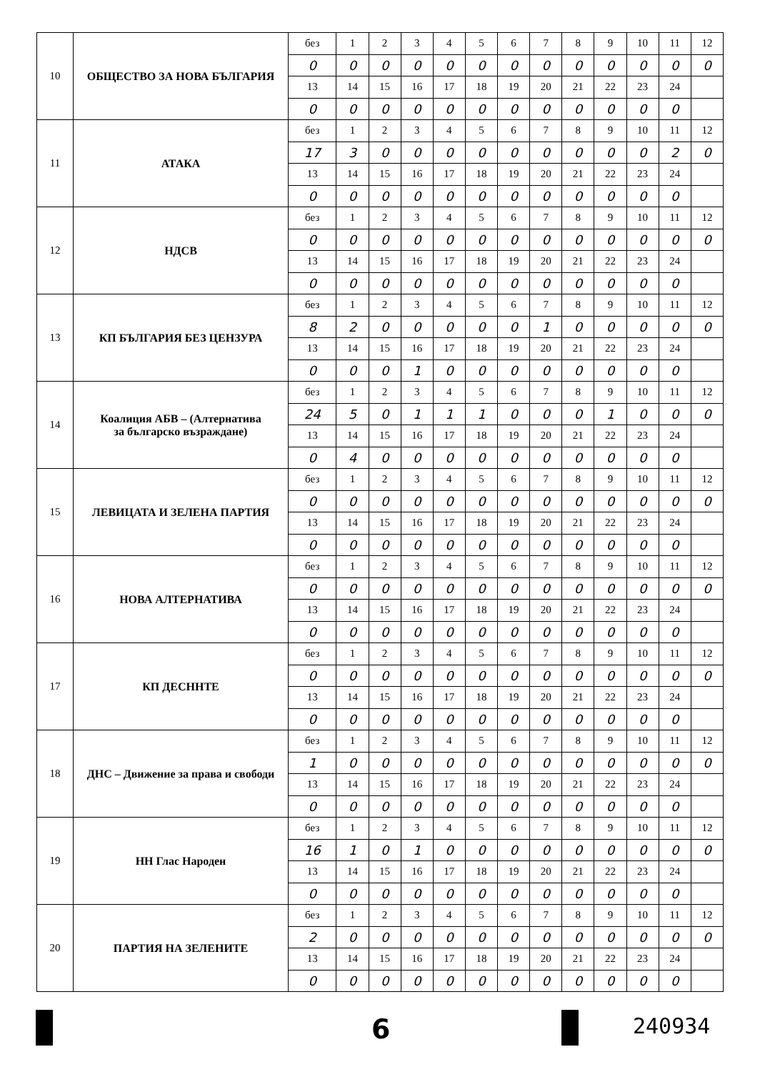| 10 | ОБЩЕСТВО ЗА НОВА БЪЛГАРИЯ | без | 1 | 2 | 3 | 4 | 5 | 6 | 7 | 8 | 9 | 10 | 11 | 12 |
| | | 0 | 0 | 0 | 0 | 0 | 0 | 0 | 0 | 0 | 0 | 0 | 0 | 0 |
| | | 13 | 14 | 15 | 16 | 17 | 18 | 19 | 20 | 21 | 22 | 23 | 24 | |
| | | 0 | 0 | 0 | 0 | 0 | 0 | 0 | 0 | 0 | 0 | 0 | 0 | |
| 11 | АТАКА | без | 1 | 2 | 3 | 4 | 5 | 6 | 7 | 8 | 9 | 10 | 11 | 12 |
| | | 17 | 3 | 0 | 0 | 0 | 0 | 0 | 0 | 0 | 0 | 0 | 2 | 0 |
| | | 13 | 14 | 15 | 16 | 17 | 18 | 19 | 20 | 21 | 22 | 23 | 24 | |
| | | 0 | 0 | 0 | 0 | 0 | 0 | 0 | 0 | 0 | 0 | 0 | 0 | |
| 12 | НДСВ | без | 1 | 2 | 3 | 4 | 5 | 6 | 7 | 8 | 9 | 10 | 11 | 12 |
| | | 0 | 0 | 0 | 0 | 0 | 0 | 0 | 0 | 0 | 0 | 0 | 0 | 0 |
| | | 13 | 14 | 15 | 16 | 17 | 18 | 19 | 20 | 21 | 22 | 23 | 24 | |
| | | 0 | 0 | 0 | 0 | 0 | 0 | 0 | 0 | 0 | 0 | 0 | 0 | |
| 13 | КП БЪЛГАРИЯ БЕЗ ЦЕНЗУРА | без | 1 | 2 | 3 | 4 | 5 | 6 | 7 | 8 | 9 | 10 | 11 | 12 |
| | | 8 | 2 | 0 | 0 | 0 | 0 | 0 | 1 | 0 | 0 | 0 | 0 | 0 |
| | | 13 | 14 | 15 | 16 | 17 | 18 | 19 | 20 | 21 | 22 | 23 | 24 | |
| | | 0 | 0 | 0 | 1 | 0 | 0 | 0 | 0 | 0 | 0 | 0 | 0 | |
| 14 | Коалиция АБВ – (Алтернатива за българско възраждане) | без | 1 | 2 | 3 | 4 | 5 | 6 | 7 | 8 | 9 | 10 | 11 | 12 |
| | | 24 | 5 | 0 | 1 | 1 | 1 | 0 | 0 | 0 | 1 | 0 | 0 | 0 |
| | | 13 | 14 | 15 | 16 | 17 | 18 | 19 | 20 | 21 | 22 | 23 | 24 | |
| | | 0 | 4 | 0 | 0 | 0 | 0 | 0 | 0 | 0 | 0 | 0 | 0 | |
| 15 | ЛЕВИЦАТА И ЗЕЛЕНА ПАРТИЯ | без | 1 | 2 | 3 | 4 | 5 | 6 | 7 | 8 | 9 | 10 | 11 | 12 |
| | | 0 | 0 | 0 | 0 | 0 | 0 | 0 | 0 | 0 | 0 | 0 | 0 | 0 |
| | | 13 | 14 | 15 | 16 | 17 | 18 | 19 | 20 | 21 | 22 | 23 | 24 | |
| | | 0 | 0 | 0 | 0 | 0 | 0 | 0 | 0 | 0 | 0 | 0 | 0 | |
| 16 | НОВА АЛТЕРНАТИВА | без | 1 | 2 | 3 | 4 | 5 | 6 | 7 | 8 | 9 | 10 | 11 | 12 |
| | | 0 | 0 | 0 | 0 | 0 | 0 | 0 | 0 | 0 | 0 | 0 | 0 | 0 |
| | | 13 | 14 | 15 | 16 | 17 | 18 | 19 | 20 | 21 | 22 | 23 | 24 | |
| | | 0 | 0 | 0 | 0 | 0 | 0 | 0 | 0 | 0 | 0 | 0 | 0 | |
| 17 | КП ДЕСННТЕ | без | 1 | 2 | 3 | 4 | 5 | 6 | 7 | 8 | 9 | 10 | 11 | 12 |
| | | 0 | 0 | 0 | 0 | 0 | 0 | 0 | 0 | 0 | 0 | 0 | 0 | 0 |
| | | 13 | 14 | 15 | 16 | 17 | 18 | 19 | 20 | 21 | 22 | 23 | 24 | |
| | | 0 | 0 | 0 | 0 | 0 | 0 | 0 | 0 | 0 | 0 | 0 | 0 | |
| 18 | ДНС – Движение за права и свободи | без | 1 | 2 | 3 | 4 | 5 | 6 | 7 | 8 | 9 | 10 | 11 | 12 |
| | | 1 | 0 | 0 | 0 | 0 | 0 | 0 | 0 | 0 | 0 | 0 | 0 | 0 |
| | | 13 | 14 | 15 | 16 | 17 | 18 | 19 | 20 | 21 | 22 | 23 | 24 | |
| | | 0 | 0 | 0 | 0 | 0 | 0 | 0 | 0 | 0 | 0 | 0 | 0 | |
| 19 | НН Глас Народен | без | 1 | 2 | 3 | 4 | 5 | 6 | 7 | 8 | 9 | 10 | 11 | 12 |
| | | 16 | 1 | 0 | 1 | 0 | 0 | 0 | 0 | 0 | 0 | 0 | 0 | 0 |
| | | 13 | 14 | 15 | 16 | 17 | 18 | 19 | 20 | 21 | 22 | 23 | 24 | |
| | | 0 | 0 | 0 | 0 | 0 | 0 | 0 | 0 | 0 | 0 | 0 | 0 | |
| 20 | ПАРТИЯ НА ЗЕЛЕНИТЕ | без | 1 | 2 | 3 | 4 | 5 | 6 | 7 | 8 | 9 | 10 | 11 | 12 |
| | | 2 | 0 | 0 | 0 | 0 | 0 | 0 | 0 | 0 | 0 | 0 | 0 | 0 |
| | | 13 | 14 | 15 | 16 | 17 | 18 | 19 | 20 | 21 | 22 | 23 | 24 | |
| | | 0 | 0 | 0 | 0 | 0 | 0 | 0 | 0 | 0 | 0 | 0 | 0 | |
6 240934